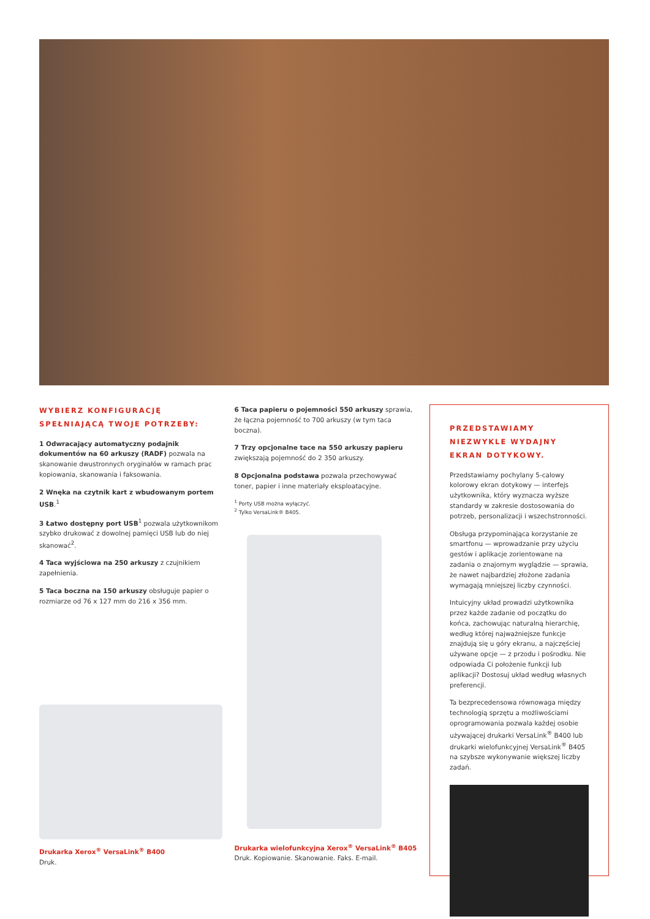WYBIERZ KONFIGURACJĘ SPEŁNIAJĄCĄ TWOJE POTRZEBY:
1 Odwracający automatyczny podajnik dokumentów na 60 arkuszy (RADF) pozwala na skanowanie dwustronnych oryginałów w ramach prac kopiowania, skanowania i faksowania.
2 Wnęka na czytnik kart z wbudowanym portem USB.<sup>1</sup>
3 Łatwo dostępny port USB<sup>1</sup> pozwala użytkownikom szybko drukować z dowolnej pamięci USB lub do niej skanować<sup>2</sup>.
4 Taca wyjściowa na 250 arkuszy z czujnikiem zapełnienia.
5 Taca boczna na 150 arkuszy obsługuje papier o rozmiarze od 76 x 127 mm do 216 x 356 mm.
Drukarka Xerox<sup>®</sup> VersaLink<sup>®</sup> B400
Druk.
6 Taca papieru o pojemności 550 arkuszy sprawia, że łączna pojemność to 700 arkuszy (w tym taca boczna).
7 Trzy opcjonalne tace na 550 arkuszy papieru zwiększają pojemność do 2 350 arkuszy.
8 Opcjonalna podstawa pozwala przechowywać toner, papier i inne materiały eksploatacyjne.
<sup>1</sup> Porty USB można wyłączyć.
<sup>2</sup> Tylko VersaLink® B405.
Drukarka wielofunkcyjna Xerox<sup>®</sup> VersaLink<sup>®</sup> B405
Druk. Kopiowanie. Skanowanie. Faks. E-mail.
PRZEDSTAWIAMY NIEZWYKLE WYDAJNY EKRAN DOTYKOWY.
Przedstawiamy pochylany 5-calowy kolorowy ekran dotykowy — interfejs użytkownika, który wyznacza wyższe standardy w zakresie dostosowania do potrzeb, personalizacji i wszechstronności.
Obsługa przypominająca korzystanie ze smartfonu — wprowadzanie przy użyciu gestów i aplikacje zorientowane na zadania o znajomym wyglądzie — sprawia, że nawet najbardziej złożone zadania wymagają mniejszej liczby czynności.
Intuicyjny układ prowadzi użytkownika przez każde zadanie od początku do końca, zachowując naturalną hierarchię, według której najważniejsze funkcje znajdują się u góry ekranu, a najczęściej używane opcje — z przodu i pośrodku. Nie odpowiada Ci położenie funkcji lub aplikacji? Dostosuj układ według własnych preferencji.
Ta bezprecedensowa równowaga między technologią sprzętu a możliwościami oprogramowania pozwala każdej osobie używającej drukarki VersaLink<sup>®</sup> B400 lub drukarki wielofunkcyjnej VersaLink<sup>®</sup> B405 na szybsze wykonywanie większej liczby zadań.